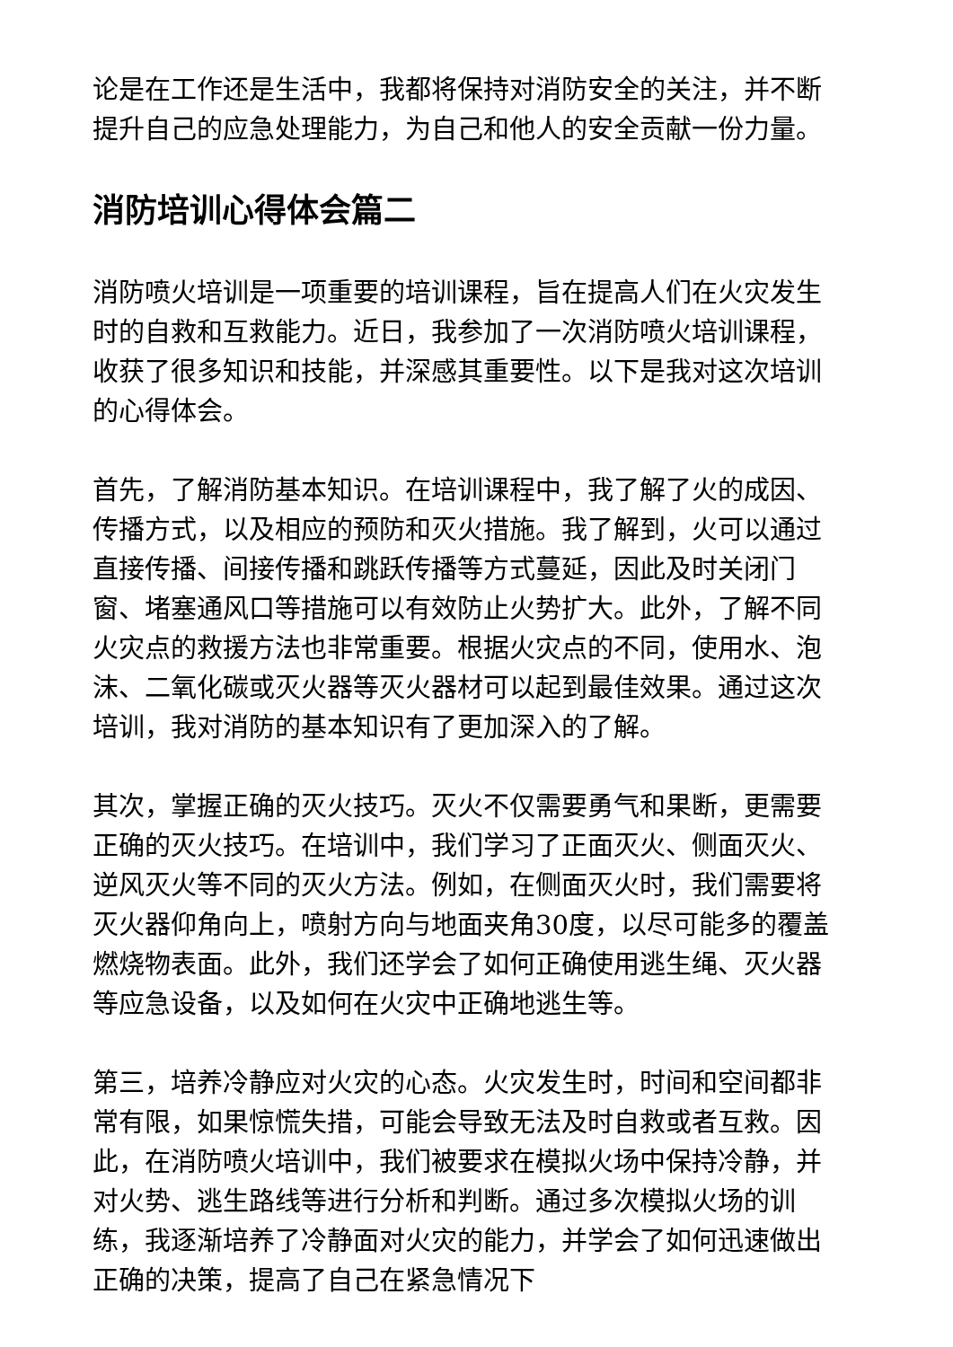论是在工作还是生活中，我都将保持对消防安全的关注，并不断提升自己的应急处理能力，为自己和他人的安全贡献一份力量。
消防培训心得体会篇二
消防喷火培训是一项重要的培训课程，旨在提高人们在火灾发生时的自救和互救能力。近日，我参加了一次消防喷火培训课程，收获了很多知识和技能，并深感其重要性。以下是我对这次培训的心得体会。
首先，了解消防基本知识。在培训课程中，我了解了火的成因、传播方式，以及相应的预防和灭火措施。我了解到，火可以通过直接传播、间接传播和跳跃传播等方式蔓延，因此及时关闭门窗、堵塞通风口等措施可以有效防止火势扩大。此外，了解不同火灾点的救援方法也非常重要。根据火灾点的不同，使用水、泡沫、二氧化碳或灭火器等灭火器材可以起到最佳效果。通过这次培训，我对消防的基本知识有了更加深入的了解。
其次，掌握正确的灭火技巧。灭火不仅需要勇气和果断，更需要正确的灭火技巧。在培训中，我们学习了正面灭火、侧面灭火、逆风灭火等不同的灭火方法。例如，在侧面灭火时，我们需要将灭火器仰角向上，喷射方向与地面夹角30度，以尽可能多的覆盖燃烧物表面。此外，我们还学会了如何正确使用逃生绳、灭火器等应急设备，以及如何在火灾中正确地逃生等。
第三，培养冷静应对火灾的心态。火灾发生时，时间和空间都非常有限，如果惊慌失措，可能会导致无法及时自救或者互救。因此，在消防喷火培训中，我们被要求在模拟火场中保持冷静，并对火势、逃生路线等进行分析和判断。通过多次模拟火场的训练，我逐渐培养了冷静面对火灾的能力，并学会了如何迅速做出正确的决策，提高了自己在紧急情况下